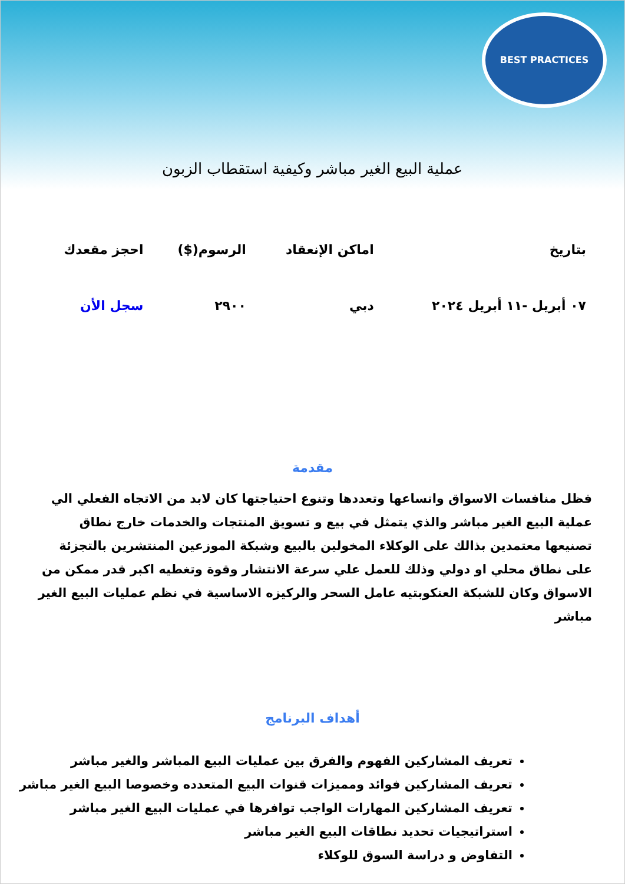BEST PRACTICES
عملية البيع الغير مباشر وكيفية استقطاب الزبون
| بتاريخ | اماكن الإنعقاد | الرسوم($) | احجز مقعدك |
| --- | --- | --- | --- |
| ٠٧ أبريل -١١ أبريل ٢٠٢٤ | دبي | ٢٩٠٠ | سجل الأن |
مقدمة
فظل منافسات الاسواق واتساعها وتعددها وتنوع احتياجتها كان لابد من الاتجاه الفعلي الي عملية البيع الغير مباشر والذي يتمثل في بيع و تسويق المنتجات والخدمات خارج نطاق تصنيعها معتمدين بذالك على الوكلاء المخولين بالبيع وشبكة الموزعين المنتشرين بالتجزئة على نطاق محلي او دولي وذلك للعمل علي سرعة الانتشار وقوة وتغطيه اكبر قدر ممكن من الاسواق وكان للشبكة العنكوبتيه عامل السحر والركيزه الاساسية في نظم عمليات البيع الغير مباشر
أهداف البرنامج
تعريف المشاركين الفهوم والفرق بين عمليات البيع المباشر والغير مباشر
تعريف المشاركين فوائد ومميزات قنوات البيع المتعدده وخصوصا البيع الغير مباشر
تعريف المشاركين المهارات الواجب توافرها في عمليات البيع الغير مباشر
استراتيجيات تحديد نطاقات البيع الغير مباشر
التفاوض و دراسة السوق للوكلاء